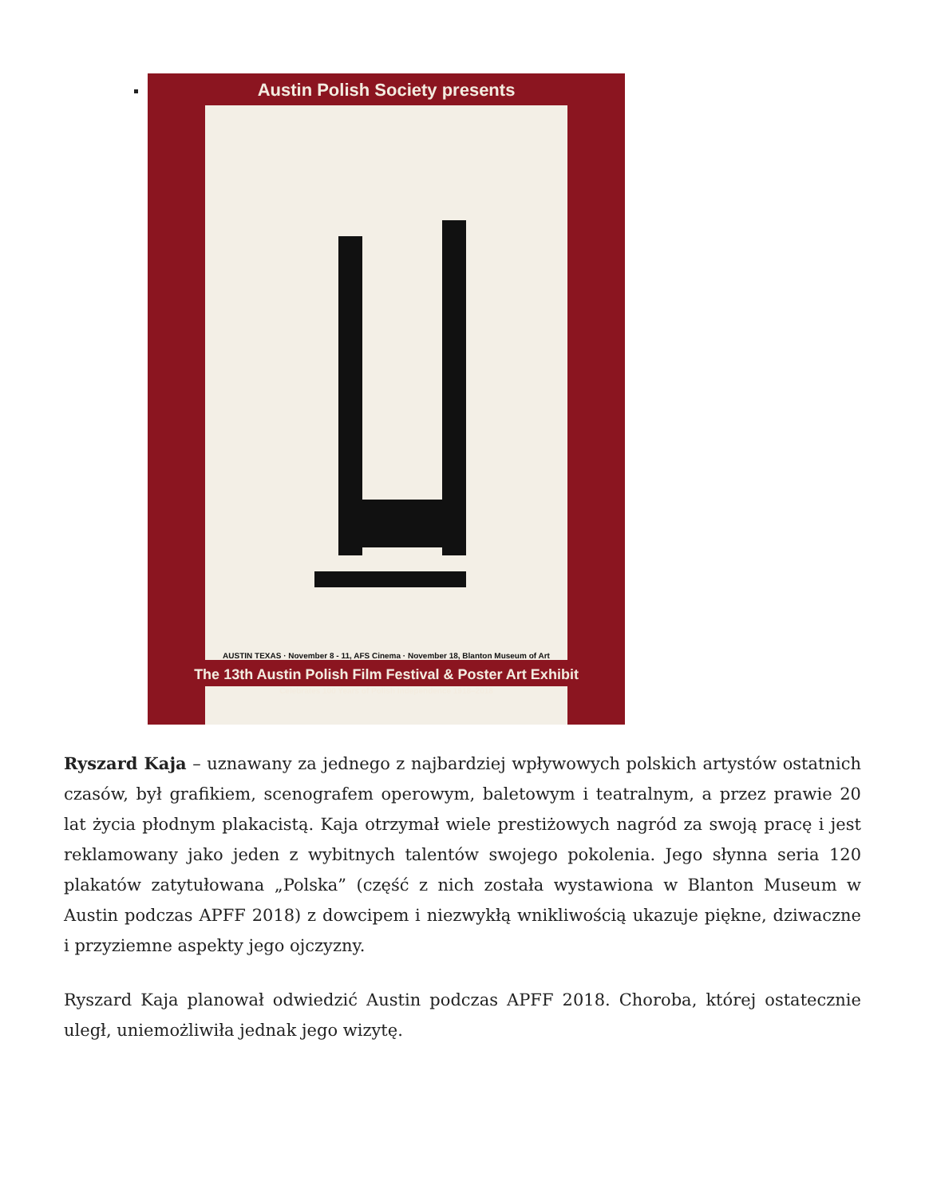Austin Polish Society presents
AUSTIN TEXAS · November 8 - 11, AFS Cinema · November 18, Blanton Museum of Art
The 13th Austin Polish Film Festival & Poster Art Exhibit
Celebrates 100 Years of Polish Independence 1918–2018
Ryszard Kaja – uznawany za jednego z najbardziej wpływowych polskich artystów ostatnich czasów, był grafikiem, scenografem operowym, baletowym i teatralnym, a przez prawie 20 lat życia płodnym plakacistą. Kaja otrzymał wiele prestiżowych nagród za swoją pracę i jest reklamowany jako jeden z wybitnych talentów swojego pokolenia. Jego słynna seria 120 plakatów zatytułowana „Polska” (część z nich została wystawiona w Blanton Museum w Austin podczas APFF 2018) z dowcipem i niezwykłą wnikliwością ukazuje piękne, dziwaczne i przyziemne aspekty jego ojczyzny.
Ryszard Kaja planował odwiedzić Austin podczas APFF 2018. Choroba, której ostatecznie uległ, uniemożliwiła jednak jego wizytę.